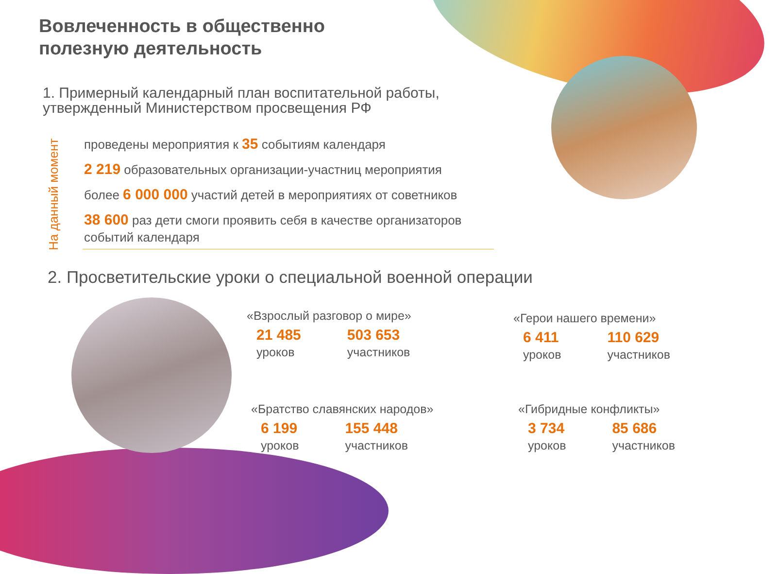Вовлеченность в общественно
полезную деятельность
1. Примерный календарный план воспитательной работы,
утвержденный Министерством просвещения РФ
На данный момент
проведены мероприятия к 35 событиям календаря
2 219 образовательных организации-участниц мероприятия
более 6 000 000 участий детей в мероприятиях от советников
38 600 раз дети смоги проявить себя в качестве организаторов событий календаря
2. Просветительские уроки о специальной военной операции
«Взрослый разговор о мире»
21 485
уроков
503 653
участников
«Герои нашего времени»
6 411
уроков
110 629
участников
«Братство славянских народов»
6 199
уроков
155 448
участников
«Гибридные конфликты»
3 734
уроков
85 686
участников